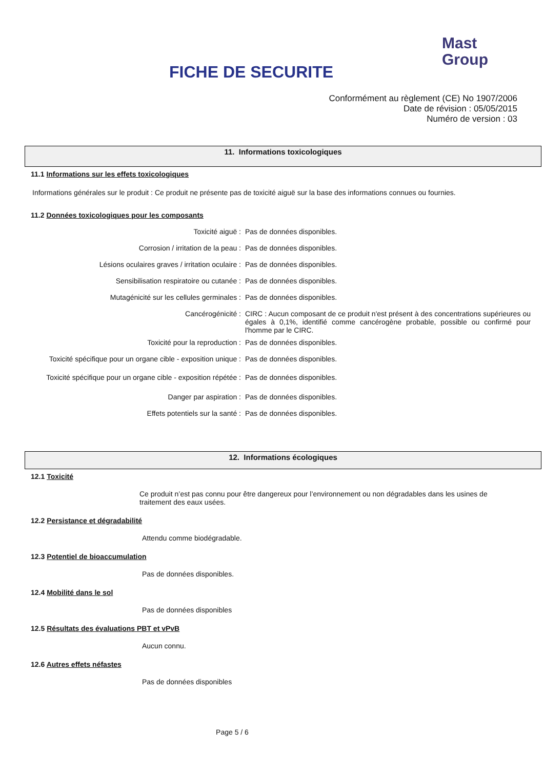FICHE DE SECURITE
Mast
Group
Conformément au règlement (CE) No 1907/2006
Date de révision : 05/05/2015
Numéro de version : 03
11. Informations toxicologiques
11.1 Informations sur les effets toxicologiques
Informations générales sur le produit : Ce produit ne présente pas de toxicité aiguë sur la base des informations connues ou fournies.
11.2 Données toxicologiques pour les composants
| Toxicité aiguë : | Pas de données disponibles. |
| Corrosion / irritation de la peau : | Pas de données disponibles. |
| Lésions oculaires graves / irritation oculaire : | Pas de données disponibles. |
| Sensibilisation respiratoire ou cutanée : | Pas de données disponibles. |
| Mutagénicité sur les cellules germinales : | Pas de données disponibles. |
| Cancérogénicité : | CIRC : Aucun composant de ce produit n'est présent à des concentrations supérieures ou égales à 0,1%, identifié comme cancérogène probable, possible ou confirmé pour l'homme par le CIRC. |
| Toxicité pour la reproduction : | Pas de données disponibles. |
| Toxicité spécifique pour un organe cible - exposition unique : | Pas de données disponibles. |
| Toxicité spécifique pour un organe cible - exposition répétée : | Pas de données disponibles. |
| Danger par aspiration : | Pas de données disponibles. |
| Effets potentiels sur la santé : | Pas de données disponibles. |
12. Informations écologiques
12.1 Toxicité
Ce produit n’est pas connu pour être dangereux pour l’environnement ou non dégradables dans les usines de traitement des eaux usées.
12.2 Persistance et dégradabilité
Attendu comme biodégradable.
12.3 Potentiel de bioaccumulation
Pas de données disponibles.
12.4 Mobilité dans le sol
Pas de données disponibles
12.5 Résultats des évaluations PBT et vPvB
Aucun connu.
12.6 Autres effets néfastes
Pas de données disponibles
Page 5 / 6